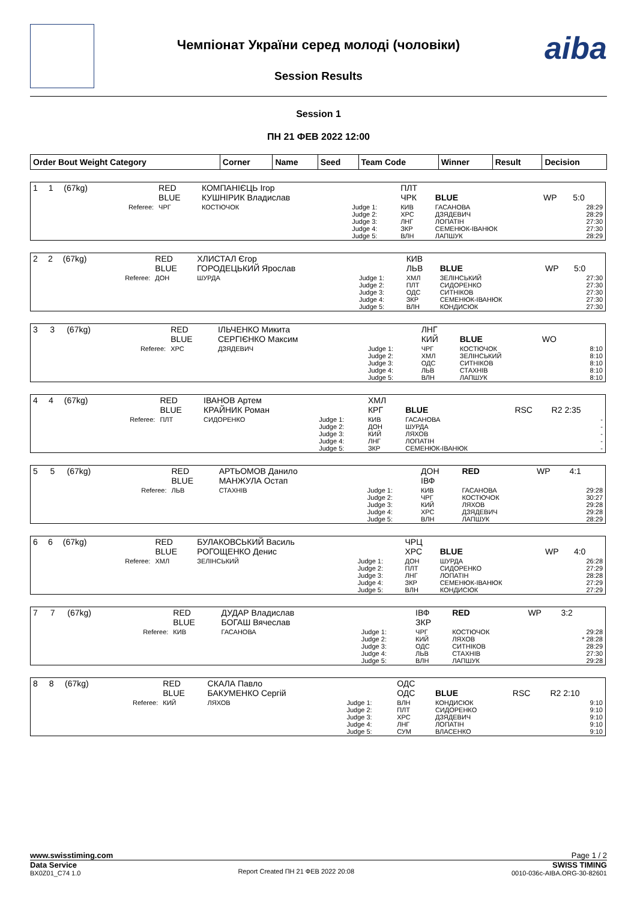aiba
Чемпіонат України серед молоді (чоловіки)
Session Results
Session 1
ПН 21 ФЕВ 2022 12:00
| Order Bout Weight Category | Corner | Name | Seed | Team Code | Winner | Result | Decision |
| 1 | 1 | (67kg) | | RED BLUE | КОМПАНІЄЦЬ Ігор КУШНІРИК Владислав | | ПЛТ ЧРК | BLUE | WP | 5:0 |
| | | | Referee: | ЧРГ | КОСТЮЧОК | Judge 1: Judge 2: Judge 3: Judge 4: Judge 5: | КИВ ХРС ЛНГ ЗКР ВЛН | ГАСАНОВА ДЗЯДЕВИЧ ЛОПАТІН СЕМЕНЮК-ІВАНЮК ЛАПШУК | | 28:29 28:29 27:30 27:30 28:29 |
| 2 | 2 | (67kg) | | RED BLUE | ХЛИСТАЛ Єгор ГОРОДЕЦЬКИЙ Ярослав | | КИВ ЛЬВ | BLUE | WP | 5:0 |
| | | | Referee: | ДОН | ШУРДА | Judge 1: Judge 2: Judge 3: Judge 4: Judge 5: | ХМЛ ПЛТ ОДС ЗКР ВЛН | ЗЕЛІНСЬКИЙ СИДОРЕНКО СИТНІКОВ СЕМЕНЮК-ІВАНЮК КОНДИСЮК | | 27:30 27:30 27:30 27:30 27:30 |
| 3 | 3 | (67kg) | | RED BLUE | ІЛЬЧЕНКО Микита СЕРГІЄНКО Максим | | ЛНГ КИЙ | BLUE | WO | |
| | | | Referee: | ХРС | ДЗЯДЕВИЧ | Judge 1: Judge 2: Judge 3: Judge 4: Judge 5: | ЧРГ ХМЛ ОДС ЛЬВ ВЛН | КОСТЮЧОК ЗЕЛІНСЬКИЙ СИТНІКОВ СТАХНІВ ЛАПШУК | | 8:10 8:10 8:10 8:10 8:10 |
| 4 | 4 | (67kg) | | RED BLUE | ІВАНОВ Артем КРАЙНИК Роман | | ХМЛ КРГ | BLUE | RSC | R2 2:35 |
| | | | Referee: | ПЛТ | СИДОРЕНКО | Judge 1: Judge 2: Judge 3: Judge 4: Judge 5: | КИВ ДОН КИЙ ЛНГ ЗКР | ГАСАНОВА ШУРДА ЛЯХОВ ЛОПАТІН СЕМЕНЮК-ІВАНЮК | | - - - - - |
| 5 | 5 | (67kg) | | RED BLUE | АРТЬОМОВ Данило МАНЖУЛА Остап | | ДОН ІВФ | RED | WP | 4:1 |
| | | | Referee: | ЛЬВ | СТАХНІВ | Judge 1: Judge 2: Judge 3: Judge 4: Judge 5: | КИВ ЧРГ КИЙ ХРС ВЛН | ГАСАНОВА КОСТЮЧОК ЛЯХОВ ДЗЯДЕВИЧ ЛАПШУК | | 29:28 30:27 29:28 29:28 28:29 |
| 6 | 6 | (67kg) | | RED BLUE | БУЛАКОВСЬКИЙ Василь РОГОЩЕНКО Денис | | ЧРЦ ХРС | BLUE | WP | 4:0 |
| | | | Referee: | ХМЛ | ЗЕЛІНСЬКИЙ | Judge 1: Judge 2: Judge 3: Judge 4: Judge 5: | ДОН ПЛТ ЛНГ ЗКР ВЛН | ШУРДА СИДОРЕНКО ЛОПАТІН СЕМЕНЮК-ІВАНЮК КОНДИСЮК | | 26:28 27:29 28:28 27:29 27:29 |
| 7 | 7 | (67kg) | | RED BLUE | ДУДАР Владислав БОГАШ Вячеслав | | ІВФ ЗКР | RED | WP | 3:2 |
| | | | Referee: | КИВ | ГАСАНОВА | Judge 1: Judge 2: Judge 3: Judge 4: Judge 5: | ЧРГ КИЙ ОДС ЛЬВ ВЛН | КОСТЮЧОК ЛЯХОВ СИТНІКОВ СТАХНІВ ЛАПШУК | | 29:28 * 28:28 28:29 27:30 29:28 |
| 8 | 8 | (67kg) | | RED BLUE | СКАЛА Павло БАКУМЕНКО Сергій | | ОДС ОДС | BLUE | RSC | R2 2:10 |
| | | | Referee: | КИЙ | ЛЯХОВ | Judge 1: Judge 2: Judge 3: Judge 4: Judge 5: | ВЛН ПЛТ ХРС ЛНГ СУМ | КОНДИСЮК СИДОРЕНКО ДЗЯДЕВИЧ ЛОПАТІН ВЛАСЕНКО | | 9:10 9:10 9:10 9:10 9:10 |
www.swisstiming.com Page 1 / 2
Data Service
BX0Z01_C74 1.0
Report Created ПН 21 ФЕВ 2022 20:08 SWISS TIMING
0010-036c-AIBA.ORG-30-82601